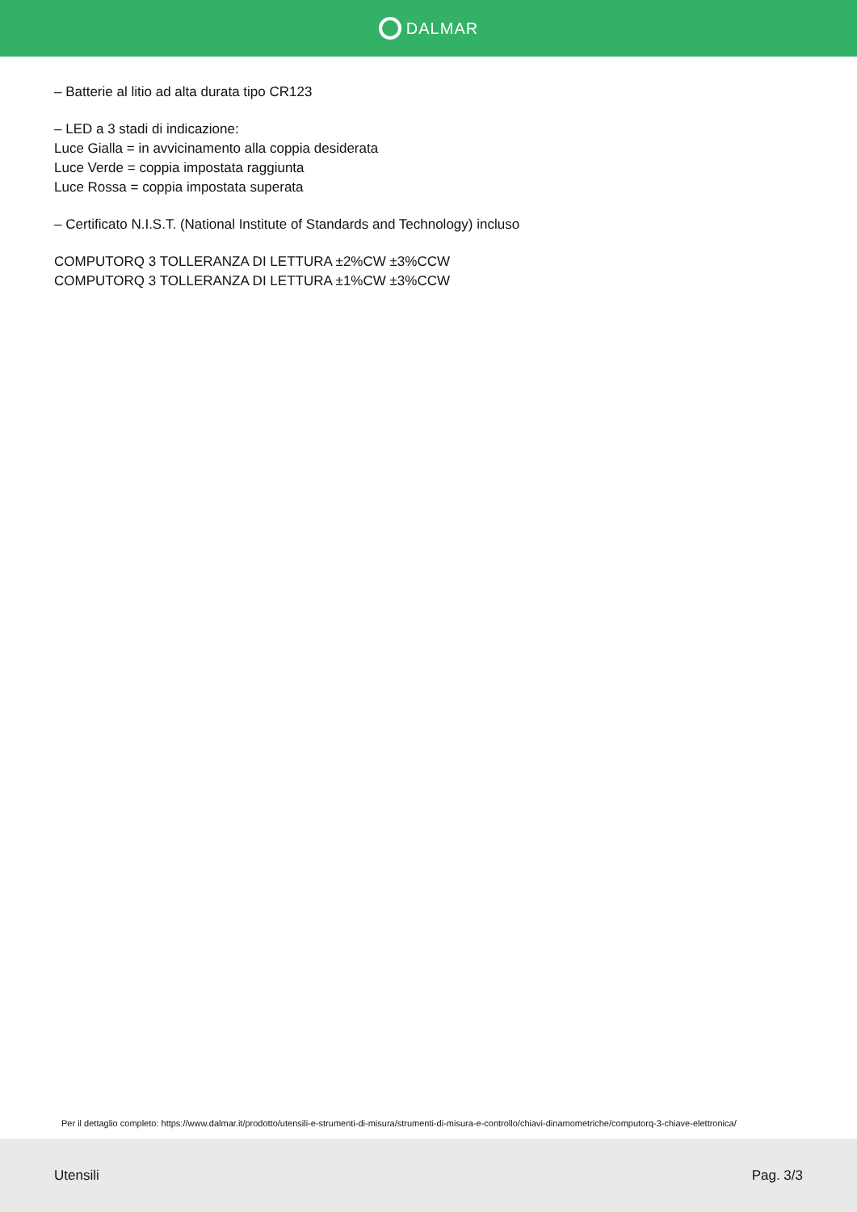DALMAR
– Batterie al litio ad alta durata tipo CR123
– LED a 3 stadi di indicazione:
Luce Gialla = in avvicinamento alla coppia desiderata
Luce Verde = coppia impostata raggiunta
Luce Rossa = coppia impostata superata
– Certificato N.I.S.T. (National Institute of Standards and Technology) incluso
COMPUTORQ 3 TOLLERANZA DI LETTURA ±2%CW ±3%CCW
COMPUTORQ 3 TOLLERANZA DI LETTURA ±1%CW ±3%CCW
Per il dettaglio completo: https://www.dalmar.it/prodotto/utensili-e-strumenti-di-misura/strumenti-di-misura-e-controllo/chiavi-dinamometriche/computorq-3-chiave-elettronica/
Utensili Pag. 3/3